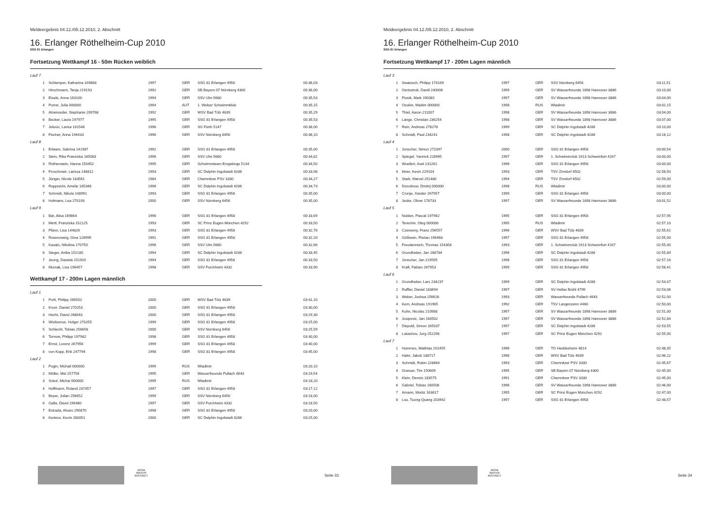Meldeergebnis 04.12./05.12.2010, 2. Abschnitt
16. Erlanger Röthelheim-Cup 2010
SSG 81 Erlangen
Fortsetzung Wettkampf 16 - 50m Rücken weiblich
| Lauf 7 | | | | | |
| 1 | Schlemper, Katharina 169868 | 1997 | GER | SSG 81 Erlangen 4958 | 00:36,03 |
| 2 | Hirschmann, Tanja 219193 | 1992 | GER | SB Bayern 07 Nürnberg 4300 | 00:36,00 |
| 3 | Eisele, Anna 163100 | 1994 | GER | SSV Ulm 5680 | 00:35,53 |
| 4 | Purrer, Julia 000000 | 1994 | AUT | 1. Welser Schwimmklub | 00:35,15 |
| 5 | Alramseder, Stephanie 209768 | 1992 | GER | WSV Bad Tölz 4639 | 00:35,29 |
| 6 | Becker, Laura 197977 | 1995 | GER | SSG 81 Erlangen 4958 | 00:35,53 |
| 7 | Jelusic, Larisa 181546 | 1996 | GER | SG Fürth 5147 | 00:36,00 |
| 8 | Fischer, Anna 194433 | 1996 | GER | SSV Nürnberg 6456 | 00:36,10 |
| Lauf 8 | | | | | |
| 1 | Erlwein, Sabrina 141987 | 1992 | GER | SSG 81 Erlangen 4958 | 00:35,00 |
| 2 | Stein, Rika Franziska 185083 | 1996 | GER | SSV Ulm 5680 | 00:34,82 |
| 3 | Rothenstein, Hanna 150452 | 1995 | GER | Schwimmteam Erzgebirge 5134 | 00:34,50 |
| 4 | Froschmeir, Larissa 148812 | 1993 | GER | SC Delphin Ingolstadt 4286 | 00:33,98 |
| 5 | Jünger, Nicole 183561 | 1984 | GER | Chemnitzer PSV 3330 | 00:34,27 |
| 6 | Rupprecht, Amelie 185346 | 1996 | GER | SC Delphin Ingolstadt 4286 | 00:34,73 |
| 7 | Schmidt, Nikola 148991 | 1993 | GER | SSG 81 Erlangen 4958 | 00:35,00 |
| 8 | Hofmann, Lea 270193 | 2000 | GER | SSV Nürnberg 6456 | 00:35,00 |
| Lauf 9 | | | | | |
| 1 | Bär, Alisa 169864 | 1996 | GER | SSG 81 Erlangen 4958 | 00:33,69 |
| 2 | Mertl, Franziska 152125 | 1993 | GER | SC Prinz Eugen München 4292 | 00:33,50 |
| 3 | Pfann, Lisa 144826 | 1993 | GER | SSG 81 Erlangen 4958 | 00:32,76 |
| 4 | Rosenzweig, Gina 128999 | 1991 | GER | SSG 81 Erlangen 4958 | 00:32,20 |
| 5 | Kasalo, Nikolina 170750 | 1996 | GER | SSV Ulm 5680 | 00:32,66 |
| 6 | Steger, Anika 152180 | 1994 | GER | SC Delphin Ingolstadt 4286 | 00:33,45 |
| 7 | Jeong, Daniela 151920 | 1994 | GER | SSG 81 Erlangen 4958 | 00:33,50 |
| 8 | Mursak, Lisa 196457 | 1998 | GER | SSV Forchheim 4332 | 00:33,90 |
Wettkampf 17 - 200m Lagen männlich
| Lauf 1 | | | | | |
| 1 | Pohl, Philipp 266502 | 2000 | GER | WSV Bad Tölz 4639 | 03:41,10 |
| 2 | Knorr, Daniel 270253 | 2000 | GER | SSG 81 Erlangen 4958 | 03:30,00 |
| 3 | Hecht, David 268643 | 2000 | GER | SSG 81 Erlangen 4958 | 03:29,30 |
| 4 | Wislicenus, Holger 270255 | 1999 | GER | SSG 81 Erlangen 4958 | 03:25,00 |
| 5 | Schlecht, Tobias 256658 | 2000 | GER | SSV Nürnberg 6456 | 03:25,59 |
| 6 | Tornow, Philipp 197982 | 1998 | GER | SSG 81 Erlangen 4958 | 03:30,00 |
| 7 | Ernst, Lorenz 267956 | 1999 | GER | SSG 81 Erlangen 4958 | 03:40,00 |
| 8 | von Kopp, Erik 247794 | 1998 | GER | SSG 81 Erlangen 4958 | 03:45,00 |
| Lauf 2 | | | | | |
| 1 | Pugin, Michail 000000 | 1999 | RUS | Wladimir | 03:20,10 |
| 2 | Möller, Mel 257756 | 1995 | GER | Wasserfreunde Pullach 4643 | 03:19,54 |
| 3 | Sokol, Michai 000000 | 1999 | RUS | Wladimir | 03:18,20 |
| 4 | Hoffmann, Roland 237457 | 1997 | GER | SSG 81 Erlangen 4958 | 03:17,12 |
| 5 | Beyer, Julian 256652 | 1999 | GER | SSV Nürnberg 6456 | 03:18,00 |
| 6 | Galla, David 196480 | 1997 | GER | SSV Forchheim 4332 | 03:18,50 |
| 7 | Estrada, Alvaro 290870 | 1998 | GER | SSG 81 Erlangen 4958 | 03:20,00 |
| 8 | Kertesz, Kevin 280051 | 2000 | GER | SC Delphin Ingolstadt 4286 | 03:25,00 |
arena WATER INSTINCT
Seite 33
Meldeergebnis 04.12./05.12.2010, 2. Abschnitt
16. Erlanger Röthelheim-Cup 2010
SSG 81 Erlangen
Fortsetzung Wettkampf 17 - 200m Lagen männlich
| Lauf 3 | | | | | |
| 1 | Swatosch, Philipp 174169 | 1997 | GER | SSV Nürnberg 6456 | 03:11,51 |
| 2 | Gertsstruk, Daniil 240006 | 1999 | GER | SV Wasserfreunde 1898 Hannover 3886 | 03:10,00 |
| 3 | Piosik, Mark 190381 | 1997 | GER | SV Wasserfreunde 1898 Hannover 3886 | 03:04,00 |
| 4 | Osokin, Wadim 000000 | 1998 | RUS | Wladimir | 03:02,15 |
| 5 | Thiel, Aaron 211007 | 1998 | GER | SV Wasserfreunde 1898 Hannover 3886 | 03:04,00 |
| 6 | Lange, Christian 236254 | 1998 | GER | SV Wasserfreunde 1898 Hannover 3886 | 03:07,00 |
| 7 | Rein, Andreas 278278 | 1999 | GER | SC Delphin Ingolstadt 4286 | 03:10,00 |
| 8 | Schmidt, Paul 234241 | 1998 | GER | SC Delphin Ingolstadt 4286 | 03:16,12 |
| Lauf 4 | | | | | |
| 1 | Jonscher, Simon 271097 | 2000 | GER | SSG 81 Erlangen 4958 | 03:00,54 |
| 2 | Spiegel, Yannick 228965 | 1997 | GER | 1. Schwimmclub 1913 Schweinfurt 4167 | 03:00,00 |
| 3 | Woellert, Axel 231261 | 1996 | GER | SSG 81 Erlangen 4958 | 03:00,00 |
| 4 | Ittner, Kevin 229104 | 1993 | GER | TSV Zirndorf 4502 | 02:58,50 |
| 5 | Stark, Marcel 251480 | 1994 | GER | TSV Zirndorf 4502 | 02:59,00 |
| 6 | Dorodnow, Dmitrij 000000 | 1998 | RUS | Wladimir | 03:00,00 |
| 7 | Cronje, Xander 267957 | 1999 | GER | SSG 81 Erlangen 4958 | 03:00,00 |
| 8 | Jeske, Oliver 178733 | 1997 | GER | SV Wasserfreunde 1898 Hannover 3886 | 03:01,52 |
| Lauf 5 | | | | | |
| 1 | Nolden, Pascal 197962 | 1995 | GER | SSG 81 Erlangen 4958 | 02:57,95 |
| 2 | Terechin, Oleg 000000 | 1995 | RUS | Wladimir | 02:57,10 |
| 3 | Czerweny, Franz 256557 | 1996 | GER | WSV Bad Tölz 4639 | 02:55,61 |
| 4 | Gößwein, Florian 196468 | 1997 | GER | SSG 81 Erlangen 4958 | 02:55,00 |
| 5 | Freudenreich, Thomas 154358 | 1993 | GER | 1. Schwimmclub 1913 Schweinfurt 4167 | 02:55,00 |
| 6 | Grundheber, Jan 168784 | 1996 | GER | SC Delphin Ingolstadt 4286 | 02:55,89 |
| 7 | Jonscher, Jan 219595 | 1998 | GER | SSG 81 Erlangen 4958 | 02:57,16 |
| 8 | Kraft, Fabian 267953 | 1999 | GER | SSG 81 Erlangen 4958 | 02:58,41 |
| Lauf 6 | | | | | |
| 1 | Grundheber, Lars 234237 | 1999 | GER | SC Delphin Ingolstadt 4286 | 02:54,07 |
| 2 | Ruffler, Daniel 183694 | 1997 | GER | SV Hellas Brühl 4799 | 02:53,06 |
| 3 | Weber, Joshua 256616 | 1993 | GER | Wasserfreunde Pullach 4643 | 02:52,00 |
| 4 | Kern, Andreas 191965 | 1992 | GER | TSV Langenzenn 4460 | 02:50,00 |
| 5 | Kuhn, Nicolas 210988 | 1997 | GER | SV Wasserfreunde 1898 Hannover 3886 | 02:51,00 |
| 6 | Josipovic, Jan 160502 | 1997 | GER | SV Wasserfreunde 1898 Hannover 3886 | 02:52,84 |
| 7 | Diepold, Simon 165037 | 1997 | GER | SC Delphin Ingolstadt 4286 | 02:53,55 |
| 8 | Lukashov, Jorg 252298 | 1997 | GER | SC Prinz Eugen München 4292 | 02:55,00 |
| Lauf 7 | | | | | |
| 1 | Hummes, Matthias 201455 | 1996 | GER | TG Heddesheim 4814 | 02:48,35 |
| 2 | Halm, Jakob 188717 | 1996 | GER | WSV Bad Tölz 4639 | 02:46,22 |
| 3 | Schmidt, Robin 228664 | 1993 | GER | Chemnitzer PSV 3330 | 02:45,67 |
| 4 | Grasser, Tim 150609 | 1995 | GER | SB Bayern 07 Nürnberg 4300 | 02:45,00 |
| 5 | Klein, Dennis 183575 | 1991 | GER | Chemnitzer PSV 3330 | 02:45,00 |
| 6 | Gabriel, Tobias 160508 | 1996 | GER | SV Wasserfreunde 1898 Hannover 3886 | 02:46,00 |
| 7 | Amann, Moritz 163617 | 1995 | GER | SC Prinz Eugen München 4292 | 02:47,00 |
| 8 | Luu, Tuong-Quang 203942 | 1997 | GER | SSG 81 Erlangen 4958 | 02:48,57 |
arena WATER INSTINCT
Seite 34